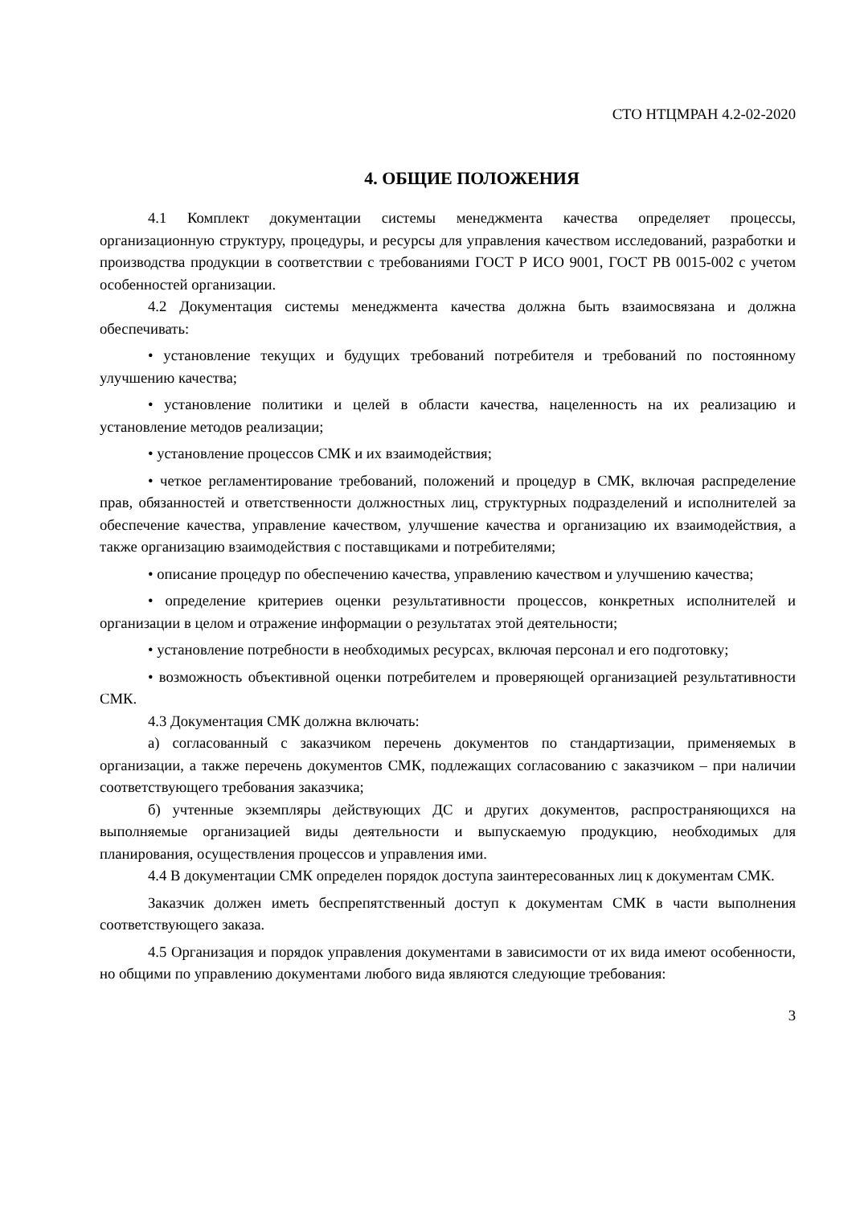СТО НТЦМРАН 4.2-02-2020
4. ОБЩИЕ ПОЛОЖЕНИЯ
4.1 Комплект документации системы менеджмента качества определяет процессы, организационную структуру, процедуры, и ресурсы для управления качеством исследований, разработки и производства продукции в соответствии с требованиями ГОСТ Р ИСО 9001, ГОСТ РВ 0015-002 с учетом особенностей организации.
4.2 Документация системы менеджмента качества должна быть взаимосвязана и должна обеспечивать:
• установление текущих и будущих требований потребителя и требований по постоянному улучшению качества;
• установление политики и целей в области качества, нацеленность на их реализацию и установление методов реализации;
• установление процессов СМК и их взаимодействия;
• четкое регламентирование требований, положений и процедур в СМК, включая распределение прав, обязанностей и ответственности должностных лиц, структурных подразделений и исполнителей за обеспечение качества, управление качеством, улучшение качества и организацию их взаимодействия, а также организацию взаимодействия с поставщиками и потребителями;
• описание процедур по обеспечению качества, управлению качеством и улучшению качества;
• определение критериев оценки результативности процессов, конкретных исполнителей и организации в целом и отражение информации о результатах этой деятельности;
• установление потребности в необходимых ресурсах, включая персонал и его подготовку;
• возможность объективной оценки потребителем и проверяющей организацией результативности СМК.
4.3 Документация СМК должна включать:
а) согласованный с заказчиком перечень документов по стандартизации, применяемых в организации, а также перечень документов СМК, подлежащих согласованию с заказчиком – при наличии соответствующего требования заказчика;
б) учтенные экземпляры действующих ДС и других документов, распространяющихся на выполняемые организацией виды деятельности и выпускаемую продукцию, необходимых для планирования, осуществления процессов и управления ими.
4.4 В документации СМК определен порядок доступа заинтересованных лиц к документам СМК.
Заказчик должен иметь беспрепятственный доступ к документам СМК в части выполнения соответствующего заказа.
4.5 Организация и порядок управления документами в зависимости от их вида имеют особенности, но общими по управлению документами любого вида являются следующие требования:
3